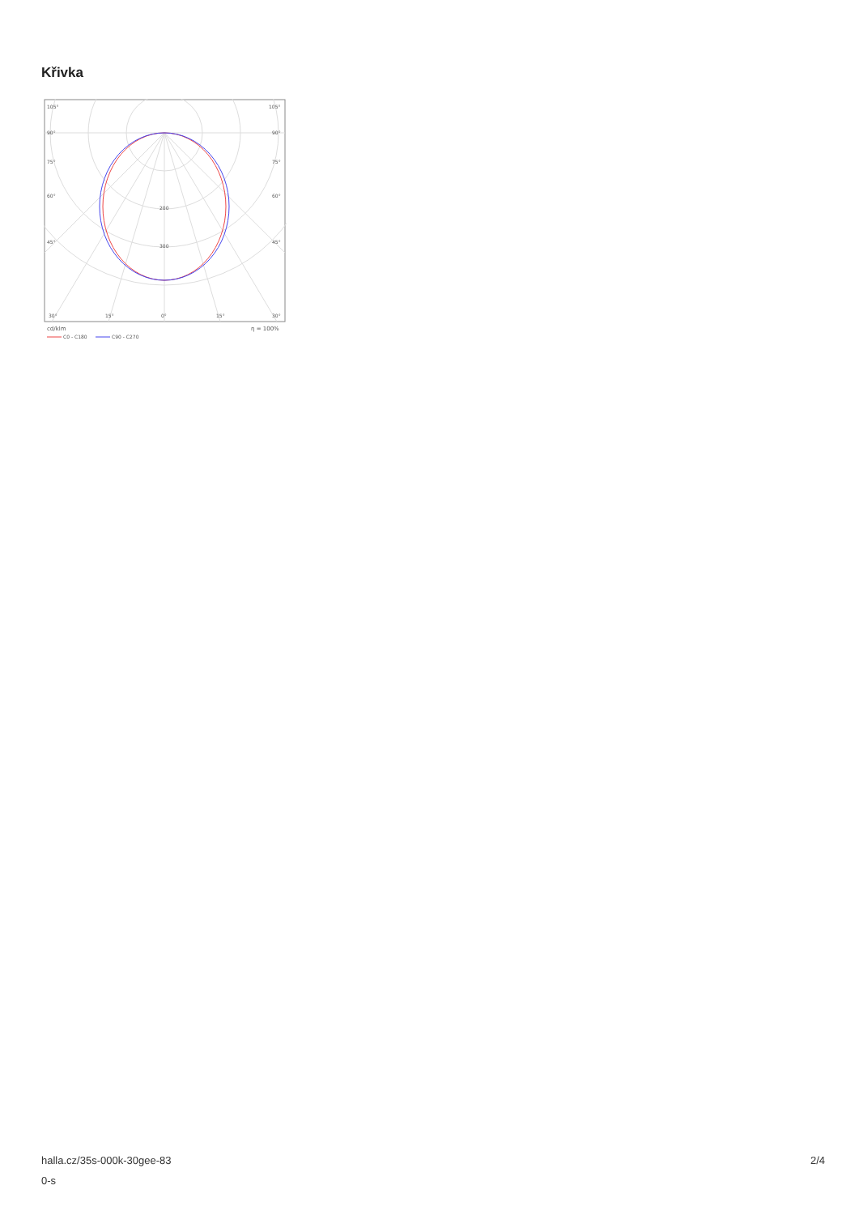Křivka
105°
105°
90°
90°
75°
75°
60°
60°
45°
45°
200
300
30°
15°
0°
15°
30°
cd/klm
η = 100%
C0 - C180
C90 - C270
halla.cz/35s-000k-30gee-83
0-s
2/4